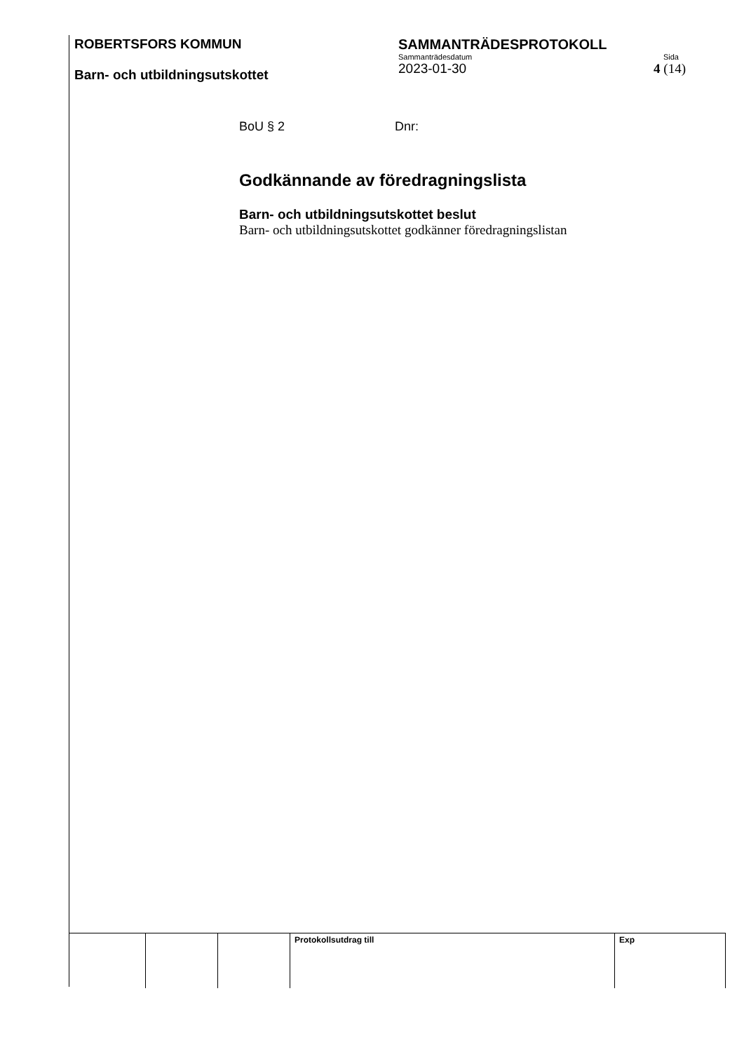ROBERTSFORS KOMMUN
Barn- och utbildningsutskottet
SAMMANTRÄDESPROTOKOLL
Sammanträdesdatum Sida
2023-01-30 4 (14)
BoU § 2 Dnr:
Godkännande av föredragningslista
Barn- och utbildningsutskottet beslut
Barn- och utbildningsutskottet godkänner föredragningslistan
| | | | Protokollsutdrag till | Exp |